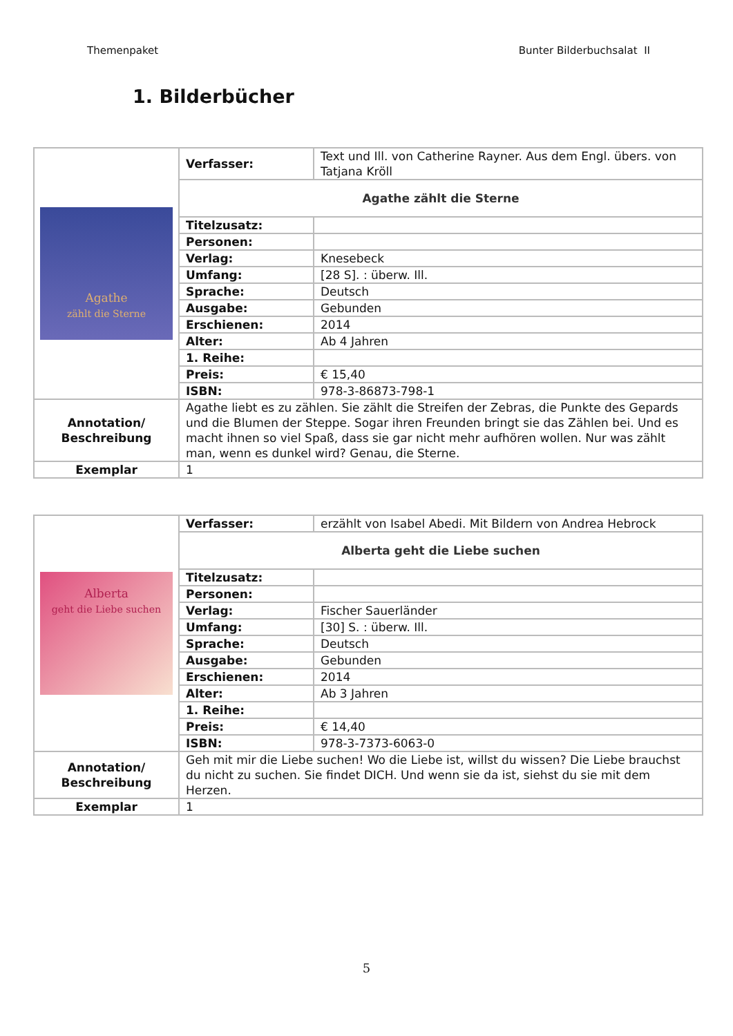Themenpaket Bunter Bilderbuchsalat II
1. Bilderbücher
| Agathe zählt die Sterne | Verfasser: | Text und Ill. von Catherine Rayner. Aus dem Engl. übers. von Tatjana Kröll |
| | Agathe zählt die Sterne | |
| | Titelzusatz: | |
| | Personen: | |
| | Verlag: | Knesebeck |
| | Umfang: | [28 S]. : überw. Ill. |
| | Sprache: | Deutsch |
| | Ausgabe: | Gebunden |
| | Erschienen: | 2014 |
| | Alter: | Ab 4 Jahren |
| | 1. Reihe: | |
| | Preis: | € 15,40 |
| | ISBN: | 978-3-86873-798-1 |
| Annotation/ Beschreibung | Agathe liebt es zu zählen. Sie zählt die Streifen der Zebras, die Punkte des Gepards und die Blumen der Steppe. Sogar ihren Freunden bringt sie das Zählen bei. Und es macht ihnen so viel Spaß, dass sie gar nicht mehr aufhören wollen. Nur was zählt man, wenn es dunkel wird? Genau, die Sterne. | |
| Exemplar | 1 | |
| Alberta geht die Liebe suchen | Verfasser: | erzählt von Isabel Abedi. Mit Bildern von Andrea Hebrock |
| | Alberta geht die Liebe suchen | |
| | Titelzusatz: | |
| | Personen: | |
| | Verlag: | Fischer Sauerländer |
| | Umfang: | [30] S. : überw. Ill. |
| | Sprache: | Deutsch |
| | Ausgabe: | Gebunden |
| | Erschienen: | 2014 |
| | Alter: | Ab 3 Jahren |
| | 1. Reihe: | |
| | Preis: | € 14,40 |
| | ISBN: | 978-3-7373-6063-0 |
| Annotation/ Beschreibung | Geh mit mir die Liebe suchen! Wo die Liebe ist, willst du wissen? Die Liebe brauchst du nicht zu suchen. Sie findet DICH. Und wenn sie da ist, siehst du sie mit dem Herzen. | |
| Exemplar | 1 | |
5